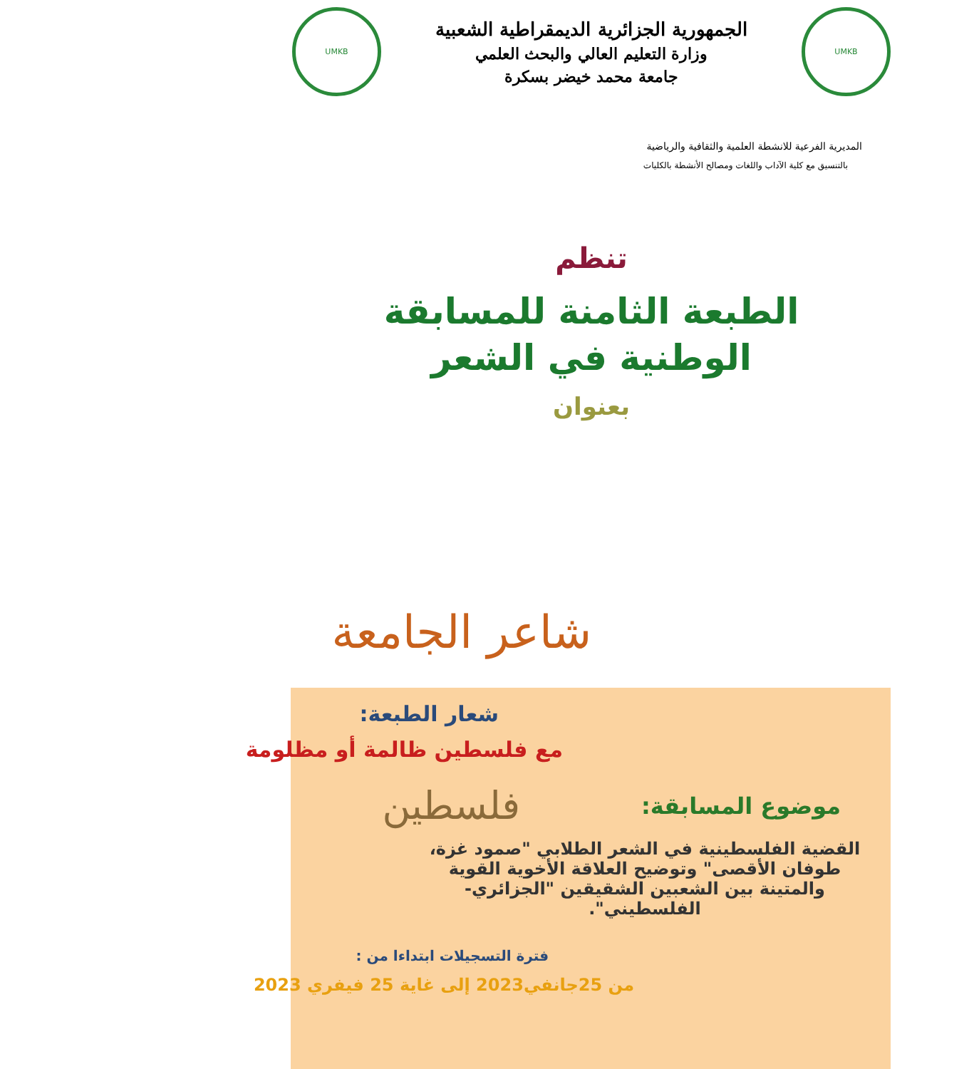UMKB
الجمهورية الجزائرية الديمقراطية الشعبية
وزارة التعليم العالي والبحث العلمي
جامعة محمد خيضر بسكرة
UMKB
المديرية الفرعية للانشطة العلمية والثقافية والرياضية
بالتنسيق مع كلية الآداب واللغات ومصالح الأنشطة بالكليات
تنظم
الطبعة الثامنة للمسابقة
الوطنية في الشعر
بعنوان
شاعر الجامعة
شعار الطبعة:
مع فلسطين ظالمة أو مظلومة
موضوع المسابقة:
فلسطين
القضية الفلسطينية في الشعر الطلابي "صمود غزة، طوفان الأقصى" وتوضيح العلاقة الأخوية القوية والمتينة بين الشعبين الشقيقين "الجزائري- الفلسطيني".
فترة التسجيلات ابتداءا من :
من 25جانفي2023 إلى غاية 25 فيفري 2023